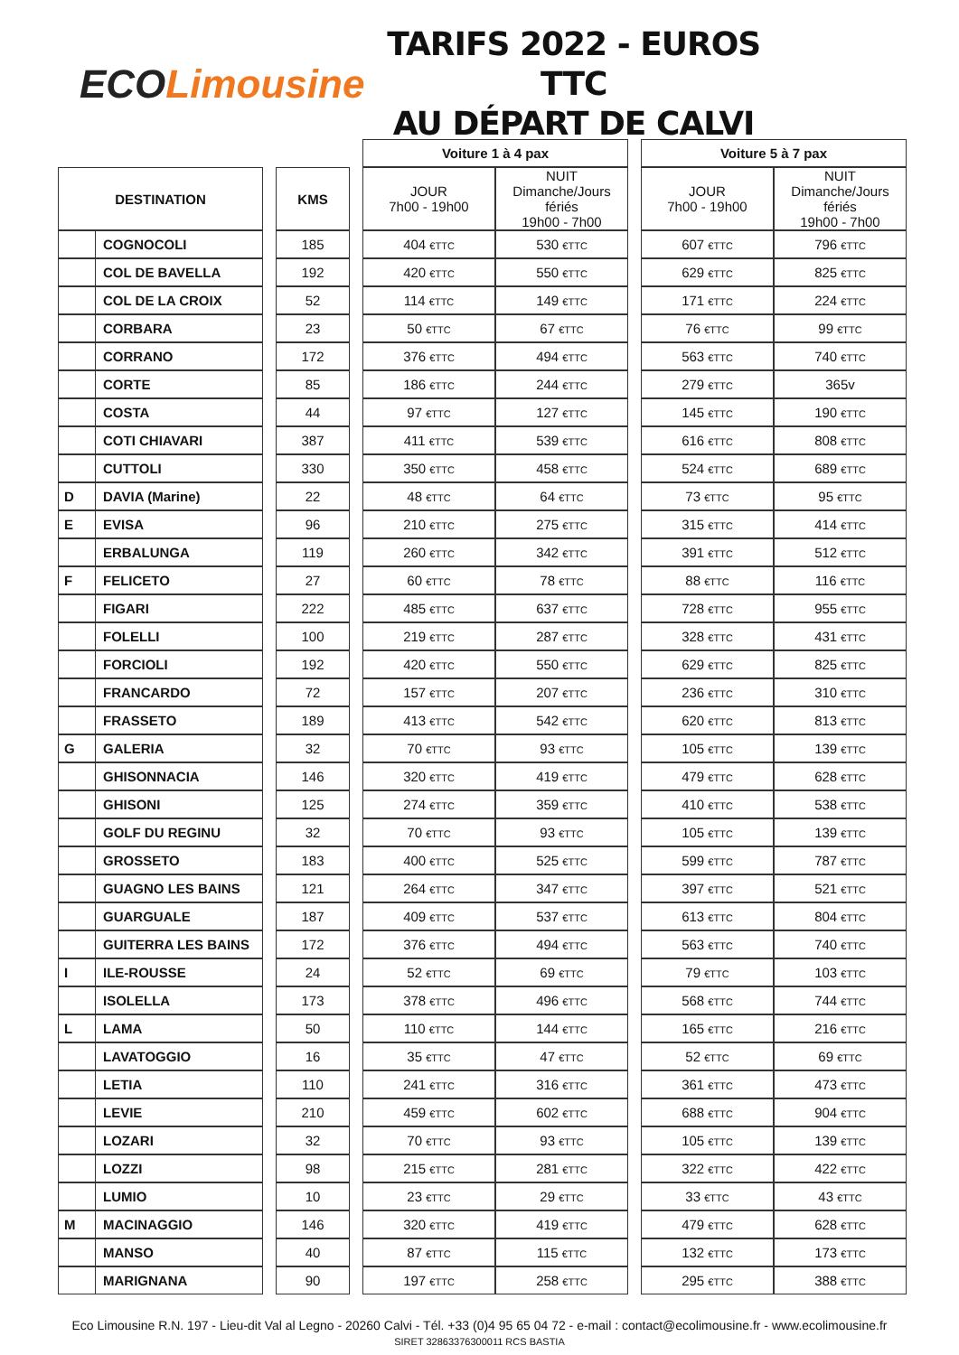ECO Limousine
TARIFS 2022 - EUROS TTC
AU DÉPART DE CALVI
| | | | | | Voiture 1 à 4 pax | | | Voiture 5 à 7 pax | |
| DESTINATION | | | KMS | | JOUR 7h00 - 19h00 | NUIT Dimanche/Jours fériés 19h00 - 7h00 | | JOUR 7h00 - 19h00 | NUIT Dimanche/Jours fériés 19h00 - 7h00 |
| | COGNOCOLI | | 185 | | 404 €TTC | 530 €TTC | | 607 €TTC | 796 €TTC |
| | COL DE BAVELLA | | 192 | | 420 €TTC | 550 €TTC | | 629 €TTC | 825 €TTC |
| | COL DE LA CROIX | | 52 | | 114 €TTC | 149 €TTC | | 171 €TTC | 224 €TTC |
| | CORBARA | | 23 | | 50 €TTC | 67 €TTC | | 76 €TTC | 99 €TTC |
| | CORRANO | | 172 | | 376 €TTC | 494 €TTC | | 563 €TTC | 740 €TTC |
| | CORTE | | 85 | | 186 €TTC | 244 €TTC | | 279 €TTC | 365v |
| | COSTA | | 44 | | 97 €TTC | 127 €TTC | | 145 €TTC | 190 €TTC |
| | COTI CHIAVARI | | 387 | | 411 €TTC | 539 €TTC | | 616 €TTC | 808 €TTC |
| | CUTTOLI | | 330 | | 350 €TTC | 458 €TTC | | 524 €TTC | 689 €TTC |
| D | DAVIA (Marine) | | 22 | | 48 €TTC | 64 €TTC | | 73 €TTC | 95 €TTC |
| E | EVISA | | 96 | | 210 €TTC | 275 €TTC | | 315 €TTC | 414 €TTC |
| | ERBALUNGA | | 119 | | 260 €TTC | 342 €TTC | | 391 €TTC | 512 €TTC |
| F | FELICETO | | 27 | | 60 €TTC | 78 €TTC | | 88 €TTC | 116 €TTC |
| | FIGARI | | 222 | | 485 €TTC | 637 €TTC | | 728 €TTC | 955 €TTC |
| | FOLELLI | | 100 | | 219 €TTC | 287 €TTC | | 328 €TTC | 431 €TTC |
| | FORCIOLI | | 192 | | 420 €TTC | 550 €TTC | | 629 €TTC | 825 €TTC |
| | FRANCARDO | | 72 | | 157 €TTC | 207 €TTC | | 236 €TTC | 310 €TTC |
| | FRASSETO | | 189 | | 413 €TTC | 542 €TTC | | 620 €TTC | 813 €TTC |
| G | GALERIA | | 32 | | 70 €TTC | 93 €TTC | | 105 €TTC | 139 €TTC |
| | GHISONNACIA | | 146 | | 320 €TTC | 419 €TTC | | 479 €TTC | 628 €TTC |
| | GHISONI | | 125 | | 274 €TTC | 359 €TTC | | 410 €TTC | 538 €TTC |
| | GOLF DU REGINU | | 32 | | 70 €TTC | 93 €TTC | | 105 €TTC | 139 €TTC |
| | GROSSETO | | 183 | | 400 €TTC | 525 €TTC | | 599 €TTC | 787 €TTC |
| | GUAGNO LES BAINS | | 121 | | 264 €TTC | 347 €TTC | | 397 €TTC | 521 €TTC |
| | GUARGUALE | | 187 | | 409 €TTC | 537 €TTC | | 613 €TTC | 804 €TTC |
| | GUITERRA LES BAINS | | 172 | | 376 €TTC | 494 €TTC | | 563 €TTC | 740 €TTC |
| I | ILE-ROUSSE | | 24 | | 52 €TTC | 69 €TTC | | 79 €TTC | 103 €TTC |
| | ISOLELLA | | 173 | | 378 €TTC | 496 €TTC | | 568 €TTC | 744 €TTC |
| L | LAMA | | 50 | | 110 €TTC | 144 €TTC | | 165 €TTC | 216 €TTC |
| | LAVATOGGIO | | 16 | | 35 €TTC | 47 €TTC | | 52 €TTC | 69 €TTC |
| | LETIA | | 110 | | 241 €TTC | 316 €TTC | | 361 €TTC | 473 €TTC |
| | LEVIE | | 210 | | 459 €TTC | 602 €TTC | | 688 €TTC | 904 €TTC |
| | LOZARI | | 32 | | 70 €TTC | 93 €TTC | | 105 €TTC | 139 €TTC |
| | LOZZI | | 98 | | 215 €TTC | 281 €TTC | | 322 €TTC | 422 €TTC |
| | LUMIO | | 10 | | 23 €TTC | 29 €TTC | | 33 €TTC | 43 €TTC |
| M | MACINAGGIO | | 146 | | 320 €TTC | 419 €TTC | | 479 €TTC | 628 €TTC |
| | MANSO | | 40 | | 87 €TTC | 115 €TTC | | 132 €TTC | 173 €TTC |
| | MARIGNANA | | 90 | | 197 €TTC | 258 €TTC | | 295 €TTC | 388 €TTC |
Eco Limousine R.N. 197 - Lieu-dit Val al Legno - 20260 Calvi - Tél. +33 (0)4 95 65 04 72 - e-mail : contact@ecolimousine.fr - www.ecolimousine.fr
SIRET 32863376300011 RCS BASTIA